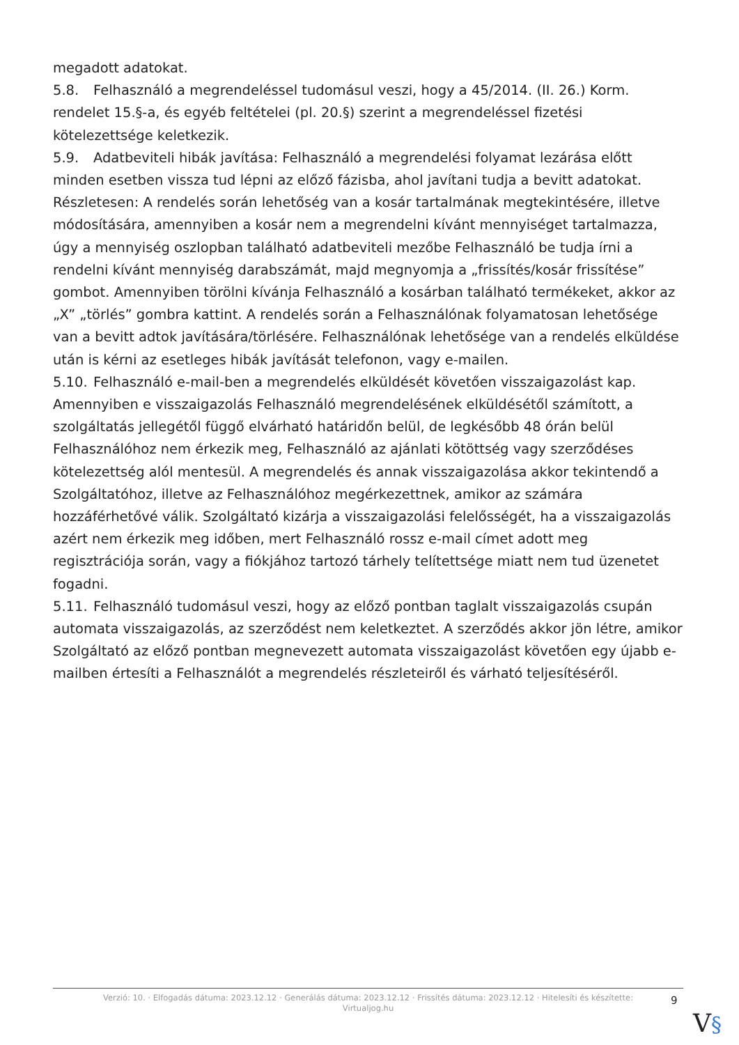megadott adatokat.
5.8. Felhasználó a megrendeléssel tudomásul veszi, hogy a 45/2014. (II. 26.) Korm. rendelet 15.§-a, és egyéb feltételei (pl. 20.§) szerint a megrendeléssel fizetési kötelezettsége keletkezik.
5.9. Adatbeviteli hibák javítása: Felhasználó a megrendelési folyamat lezárása előtt minden esetben vissza tud lépni az előző fázisba, ahol javítani tudja a bevitt adatokat. Részletesen: A rendelés során lehetőség van a kosár tartalmának megtekintésére, illetve módosítására, amennyiben a kosár nem a megrendelni kívánt mennyiséget tartalmazza, úgy a mennyiség oszlopban található adatbeviteli mezőbe Felhasználó be tudja írni a rendelni kívánt mennyiség darabszámát, majd megnyomja a „frissítés/kosár frissítése” gombot. Amennyiben törölni kívánja Felhasználó a kosárban található termékeket, akkor az „X” „törlés” gombra kattint. A rendelés során a Felhasználónak folyamatosan lehetősége van a bevitt adtok javítására/törlésére. Felhasználónak lehetősége van a rendelés elküldése után is kérni az esetleges hibák javítását telefonon, vagy e-mailen.
5.10. Felhasználó e-mail-ben a megrendelés elküldését követően visszaigazolást kap. Amennyiben e visszaigazolás Felhasználó megrendelésének elküldésétől számított, a szolgáltatás jellegétől függő elvárható határidőn belül, de legkésőbb 48 órán belül Felhasználóhoz nem érkezik meg, Felhasználó az ajánlati kötöttség vagy szerződéses kötelezettség alól mentesül. A megrendelés és annak visszaigazolása akkor tekintendő a Szolgáltatóhoz, illetve az Felhasználóhoz megérkezettnek, amikor az számára hozzáférhetővé válik. Szolgáltató kizárja a visszaigazolási felelősségét, ha a visszaigazolás azért nem érkezik meg időben, mert Felhasználó rossz e-mail címet adott meg regisztrációja során, vagy a fiókjához tartozó tárhely telítettsége miatt nem tud üzenetet fogadni.
5.11. Felhasználó tudomásul veszi, hogy az előző pontban taglalt visszaigazolás csupán automata visszaigazolás, az szerződést nem keletkeztet. A szerződés akkor jön létre, amikor Szolgáltató az előző pontban megnevezett automata visszaigazolást követően egy újabb e-mailben értesíti a Felhasználót a megrendelés részleteiről és várható teljesítéséről.
Verzió: 10. · Elfogadás dátuma: 2023.12.12 · Generálás dátuma: 2023.12.12 · Frissítés dátuma: 2023.12.12 · Hitelesíti és készítette:
Virtualjog.hu
9
V§